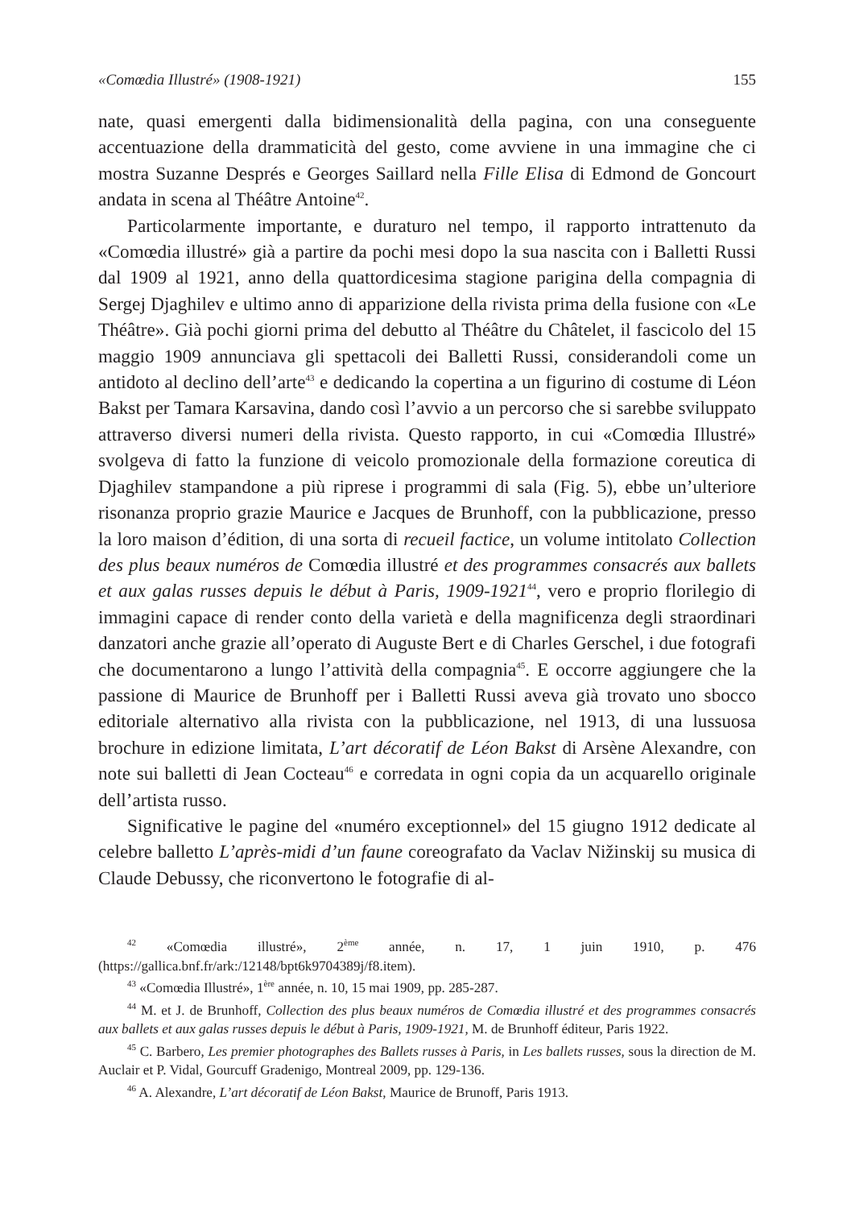«Comœdia Illustré» (1908-1921) 155
nate, quasi emergenti dalla bidimensionalità della pagina, con una conseguente accentuazione della drammaticità del gesto, come avviene in una immagine che ci mostra Suzanne Després e Georges Saillard nella Fille Elisa di Edmond de Goncourt andata in scena al Théâtre Antoine<sup>42</sup>.
Particolarmente importante, e duraturo nel tempo, il rapporto intrattenuto da «Comœdia illustré» già a partire da pochi mesi dopo la sua nascita con i Balletti Russi dal 1909 al 1921, anno della quattordicesima stagione parigina della compagnia di Sergej Djaghilev e ultimo anno di apparizione della rivista prima della fusione con «Le Théâtre». Già pochi giorni prima del debutto al Théâtre du Châtelet, il fascicolo del 15 maggio 1909 annunciava gli spettacoli dei Balletti Russi, considerandoli come un antidoto al declino dell’arte<sup>43</sup> e dedicando la copertina a un figurino di costume di Léon Bakst per Tamara Karsavina, dando così l’avvio a un percorso che si sarebbe sviluppato attraverso diversi numeri della rivista. Questo rapporto, in cui «Comœdia Illustré» svolgeva di fatto la funzione di veicolo promozionale della formazione coreutica di Djaghilev stampandone a più riprese i programmi di sala (Fig. 5), ebbe un’ulteriore risonanza proprio grazie Maurice e Jacques de Brunhoff, con la pubblicazione, presso la loro maison d’édition, di una sorta di recueil factice, un volume intitolato Collection des plus beaux numéros de Comœdia illustré et des programmes consacrés aux ballets et aux galas russes depuis le début à Paris, 1909-1921<sup>44</sup>, vero e proprio florilegio di immagini capace di render conto della varietà e della magnificenza degli straordinari danzatori anche grazie all’operato di Auguste Bert e di Charles Gerschel, i due fotografi che documentarono a lungo l’attività della compagnia<sup>45</sup>. E occorre aggiungere che la passione di Maurice de Brunhoff per i Balletti Russi aveva già trovato uno sbocco editoriale alternativo alla rivista con la pubblicazione, nel 1913, di una lussuosa brochure in edizione limitata, L’art décoratif de Léon Bakst di Arsène Alexandre, con note sui balletti di Jean Cocteau<sup>46</sup> e corredata in ogni copia da un acquarello originale dell’artista russo.
Significative le pagine del «numéro exceptionnel» del 15 giugno 1912 dedicate al celebre balletto L’après-midi d’un faune coreografato da Vaclav Nižinskij su musica di Claude Debussy, che riconvertono le fotografie di al-
<sup>42</sup> «Comœdia illustré», 2<sup>ème</sup> année, n. 17, 1 juin 1910, p. 476 (https://gallica.bnf.fr/ark:/12148/bpt6k9704389j/f8.item).
<sup>43</sup> «Comœdia Illustré», 1<sup>ère</sup> année, n. 10, 15 mai 1909, pp. 285-287.
<sup>44</sup> M. et J. de Brunhoff, Collection des plus beaux numéros de Comœdia illustré et des programmes consacrés aux ballets et aux galas russes depuis le début à Paris, 1909-1921, M. de Brunhoff éditeur, Paris 1922.
<sup>45</sup> C. Barbero, Les premier photographes des Ballets russes à Paris, in Les ballets russes, sous la direction de M. Auclair et P. Vidal, Gourcuff Gradenigo, Montreal 2009, pp. 129-136.
<sup>46</sup> A. Alexandre, L’art décoratif de Léon Bakst, Maurice de Brunoff, Paris 1913.